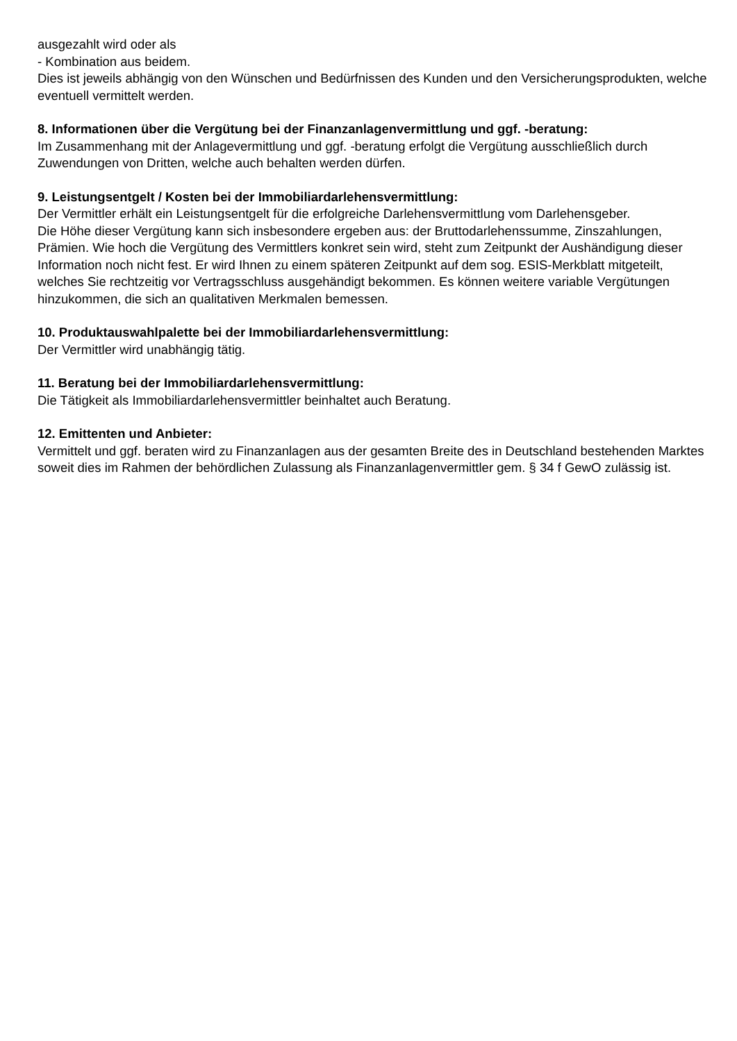ausgezahlt wird oder als
- Kombination aus beidem.
Dies ist jeweils abhängig von den Wünschen und Bedürfnissen des Kunden und den Versicherungsprodukten, welche eventuell vermittelt werden.
8. Informationen über die Vergütung bei der Finanzanlagenvermittlung und ggf. -beratung:
Im Zusammenhang mit der Anlagevermittlung und ggf. -beratung erfolgt die Vergütung ausschließlich durch Zuwendungen von Dritten, welche auch behalten werden dürfen.
9. Leistungsentgelt / Kosten bei der Immobiliardarlehensvermittlung:
Der Vermittler erhält ein Leistungsentgelt für die erfolgreiche Darlehensvermittlung vom Darlehensgeber.
Die Höhe dieser Vergütung kann sich insbesondere ergeben aus: der Bruttodarlehenssumme, Zinszahlungen, Prämien. Wie hoch die Vergütung des Vermittlers konkret sein wird, steht zum Zeitpunkt der Aushändigung dieser Information noch nicht fest. Er wird Ihnen zu einem späteren Zeitpunkt auf dem sog. ESIS-Merkblatt mitgeteilt, welches Sie rechtzeitig vor Vertragsschluss ausgehändigt bekommen. Es können weitere variable Vergütungen hinzukommen, die sich an qualitativen Merkmalen bemessen.
10. Produktauswahlpalette bei der Immobiliardarlehensvermittlung:
Der Vermittler wird unabhängig tätig.
11. Beratung bei der Immobiliardarlehensvermittlung:
Die Tätigkeit als Immobiliardarlehensvermittler beinhaltet auch Beratung.
12. Emittenten und Anbieter:
Vermittelt und ggf. beraten wird zu Finanzanlagen aus der gesamten Breite des in Deutschland bestehenden Marktes soweit dies im Rahmen der behördlichen Zulassung als Finanzanlagenvermittler gem. § 34 f GewO zulässig ist.